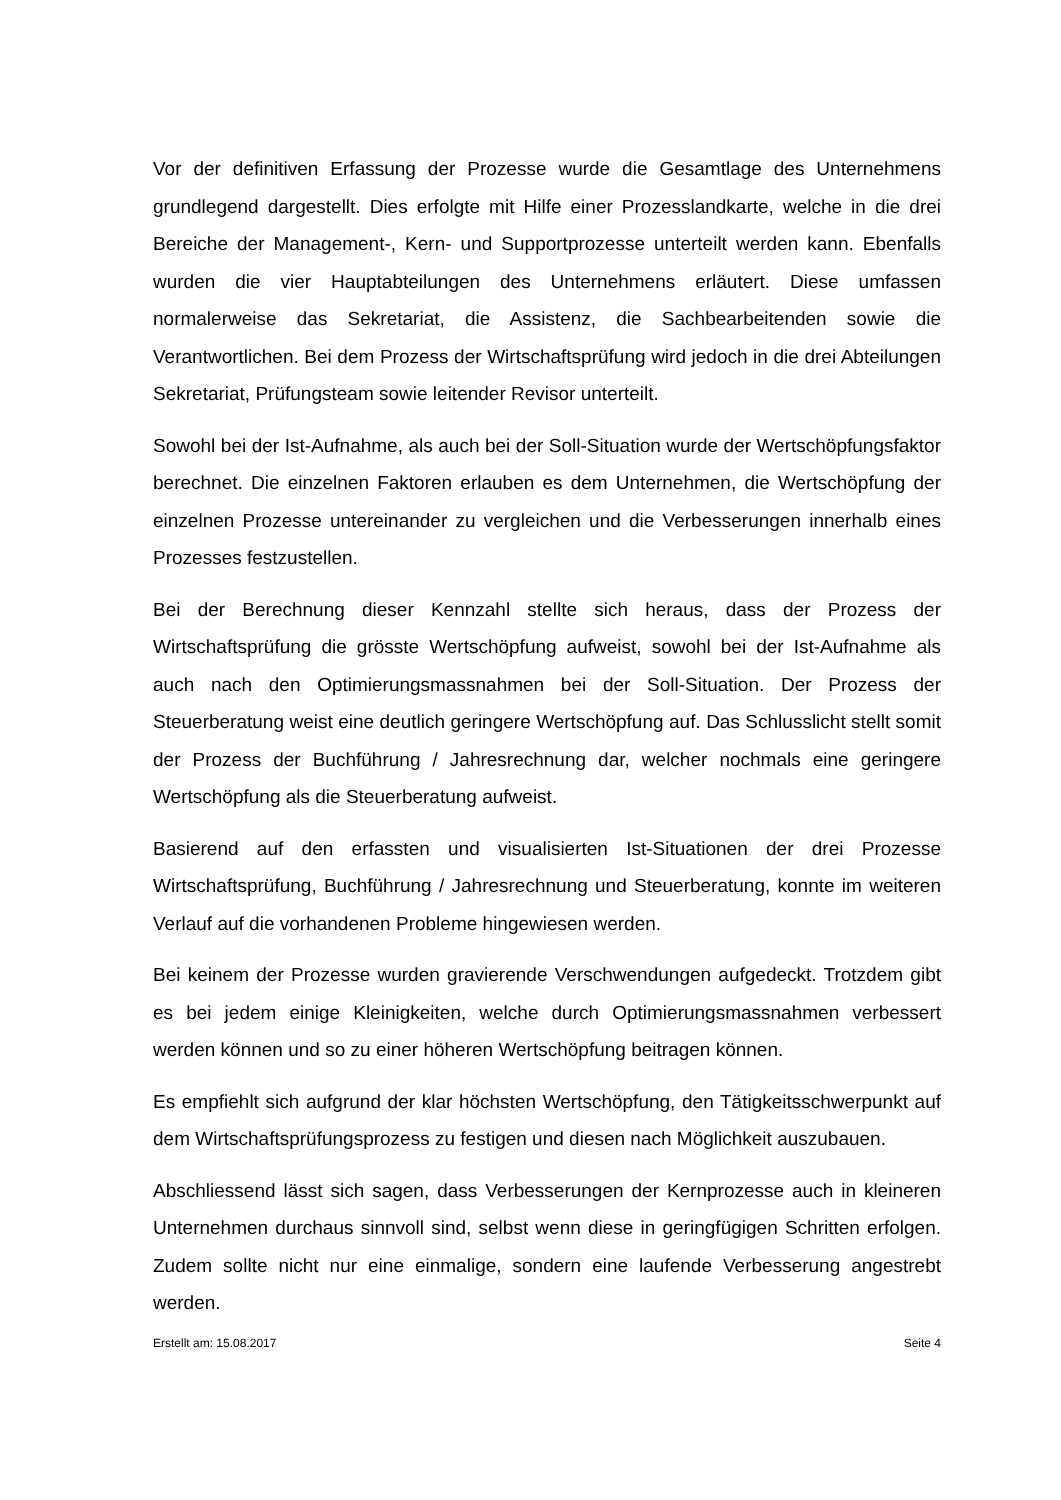Vor der definitiven Erfassung der Prozesse wurde die Gesamtlage des Unternehmens grundlegend dargestellt. Dies erfolgte mit Hilfe einer Prozesslandkarte, welche in die drei Bereiche der Management-, Kern- und Supportprozesse unterteilt werden kann. Ebenfalls wurden die vier Hauptabteilungen des Unternehmens erläutert. Diese umfassen normalerweise das Sekretariat, die Assistenz, die Sachbearbeitenden sowie die Verantwortlichen. Bei dem Prozess der Wirtschaftsprüfung wird jedoch in die drei Abteilungen Sekretariat, Prüfungsteam sowie leitender Revisor unterteilt.
Sowohl bei der Ist-Aufnahme, als auch bei der Soll-Situation wurde der Wertschöpfungsfaktor berechnet. Die einzelnen Faktoren erlauben es dem Unternehmen, die Wertschöpfung der einzelnen Prozesse untereinander zu vergleichen und die Verbesserungen innerhalb eines Prozesses festzustellen.
Bei der Berechnung dieser Kennzahl stellte sich heraus, dass der Prozess der Wirtschaftsprüfung die grösste Wertschöpfung aufweist, sowohl bei der Ist-Aufnahme als auch nach den Optimierungsmassnahmen bei der Soll-Situation. Der Prozess der Steuerberatung weist eine deutlich geringere Wertschöpfung auf. Das Schlusslicht stellt somit der Prozess der Buchführung / Jahresrechnung dar, welcher nochmals eine geringere Wertschöpfung als die Steuerberatung aufweist.
Basierend auf den erfassten und visualisierten Ist-Situationen der drei Prozesse Wirtschaftsprüfung, Buchführung / Jahresrechnung und Steuerberatung, konnte im weiteren Verlauf auf die vorhandenen Probleme hingewiesen werden.
Bei keinem der Prozesse wurden gravierende Verschwendungen aufgedeckt. Trotzdem gibt es bei jedem einige Kleinigkeiten, welche durch Optimierungsmassnahmen verbessert werden können und so zu einer höheren Wertschöpfung beitragen können.
Es empfiehlt sich aufgrund der klar höchsten Wertschöpfung, den Tätigkeitsschwerpunkt auf dem Wirtschaftsprüfungsprozess zu festigen und diesen nach Möglichkeit auszubauen.
Abschliessend lässt sich sagen, dass Verbesserungen der Kernprozesse auch in kleineren Unternehmen durchaus sinnvoll sind, selbst wenn diese in geringfügigen Schritten erfolgen. Zudem sollte nicht nur eine einmalige, sondern eine laufende Verbesserung angestrebt werden.
Erstellt am: 15.08.2017 Seite 4